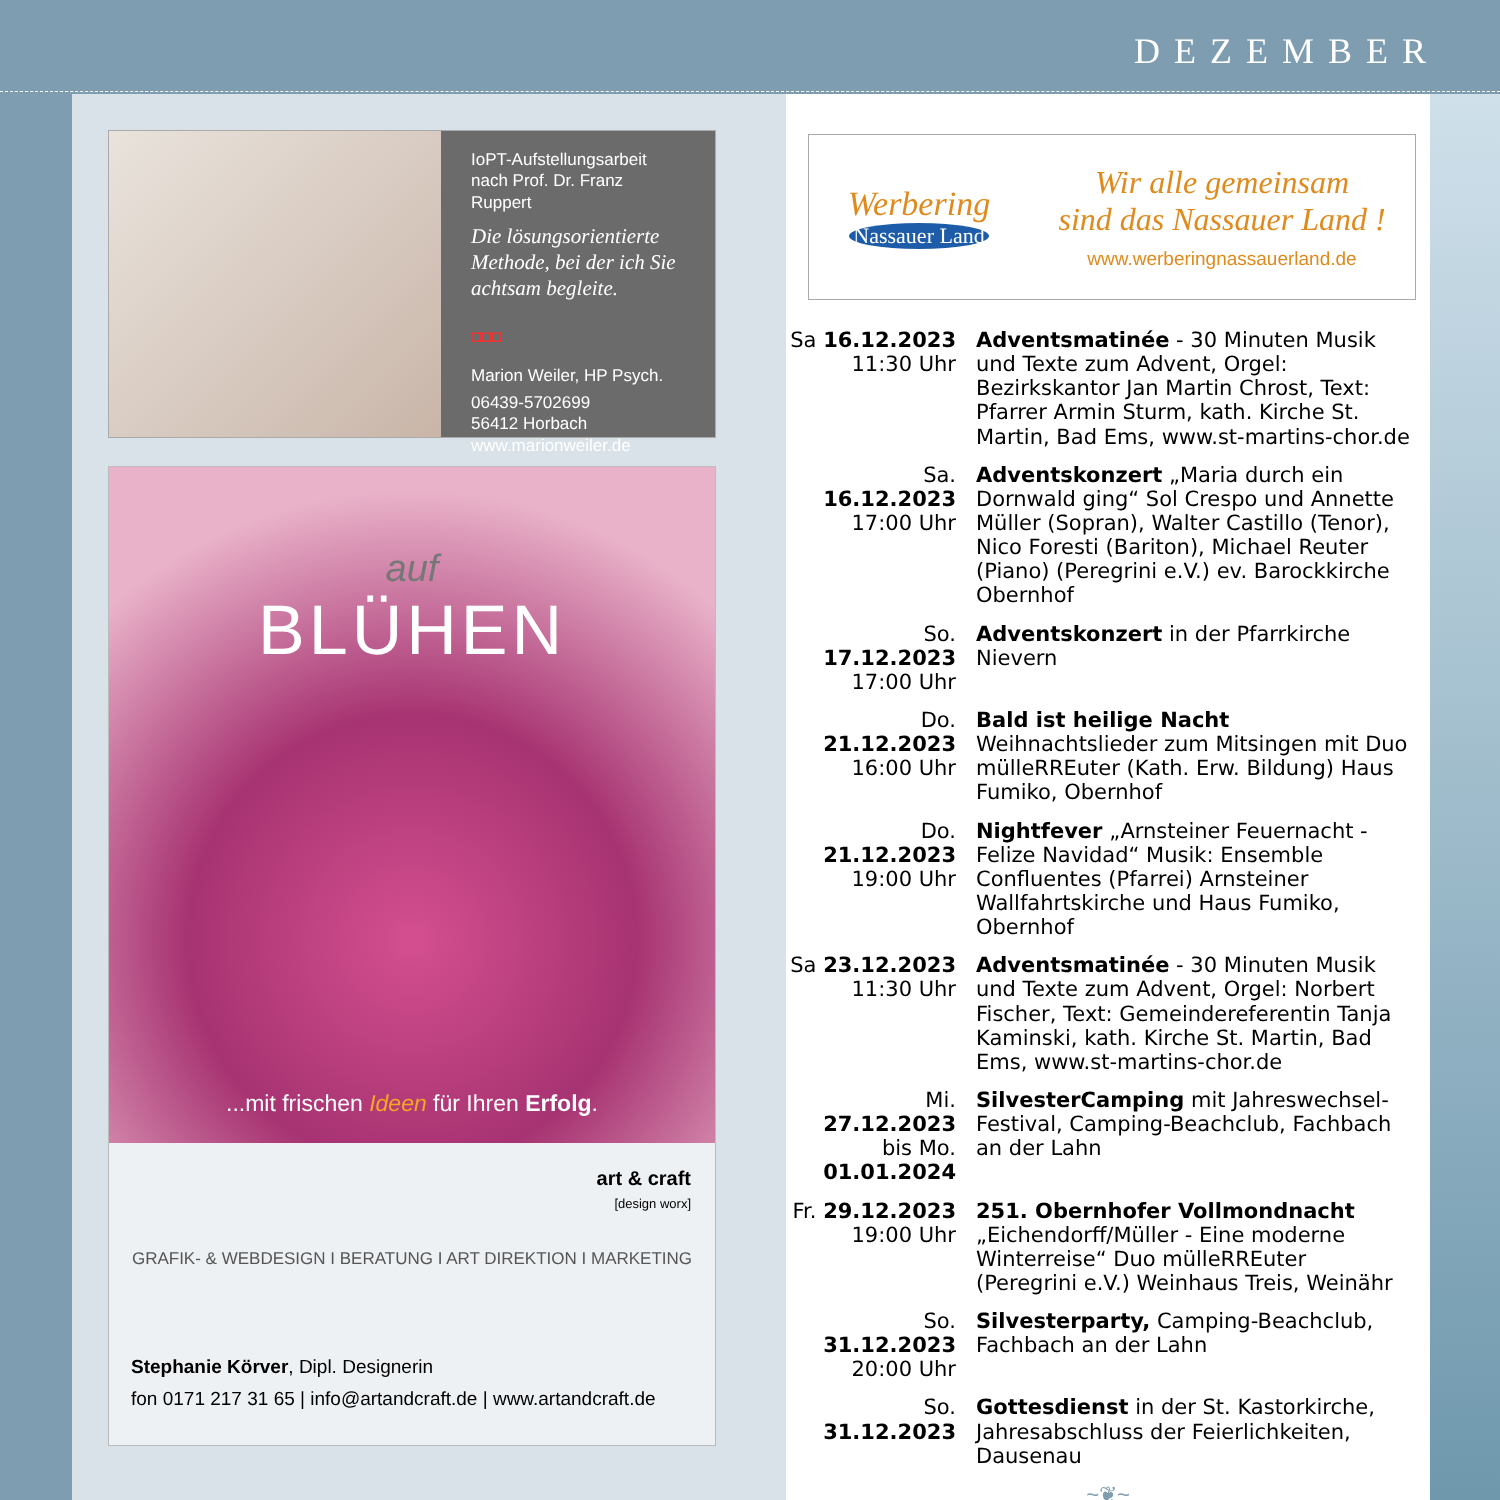DEZEMBER
IoPT-Aufstellungsarbeit
nach Prof. Dr. Franz Ruppert
Die lösungsorientierte Methode, bei der ich Sie achtsam begleite.
◘◘◘
Marion Weiler, HP Psych.
06439-5702699
56412 Horbach
www.marionweiler.de
auf
BLÜHEN
...mit frischen Ideen für Ihren Erfolg.
art & craft
[design worx]
GRAFIK- & WEBDESIGN I BERATUNG I ART DIREKTION I MARKETING
Stephanie Körver, Dipl. Designerin
fon 0171 217 31 65 | info@artandcraft.de | www.artandcraft.de
Werbering
Nassauer Land
Wir alle gemeinsam
sind das Nassauer Land !
www.werberingnassauerland.de
Sa 16.12.2023
11:30 Uhr
Adventsmatinée - 30 Minuten Musik und Texte zum Advent, Orgel: Bezirkskantor Jan Martin Chrost, Text: Pfarrer Armin Sturm, kath. Kirche St. Martin, Bad Ems, www.st-martins-chor.de
Sa. 16.12.2023
17:00 Uhr
Adventskonzert „Maria durch ein Dornwald ging“ Sol Crespo und Annette Müller (Sopran), Walter Castillo (Tenor), Nico Foresti (Bariton), Michael Reuter (Piano) (Peregrini e.V.) ev. Barockkirche Obernhof
So. 17.12.2023
17:00 Uhr
Adventskonzert in der Pfarrkirche Nievern
Do. 21.12.2023
16:00 Uhr
Bald ist heilige Nacht Weihnachtslieder zum Mitsingen mit Duo mülleRREuter (Kath. Erw. Bildung) Haus Fumiko, Obernhof
Do. 21.12.2023
19:00 Uhr
Nightfever „Arnsteiner Feuernacht - Felize Navidad“ Musik: Ensemble Confluentes (Pfarrei) Arnsteiner Wallfahrtskirche und Haus Fumiko, Obernhof
Sa 23.12.2023
11:30 Uhr
Adventsmatinée - 30 Minuten Musik und Texte zum Advent, Orgel: Norbert Fischer, Text: Gemeindereferentin Tanja Kaminski, kath. Kirche St. Martin, Bad Ems, www.st-martins-chor.de
Mi. 27.12.2023
bis Mo. 01.01.2024
SilvesterCamping mit Jahreswechsel-Festival, Camping-Beachclub, Fachbach an der Lahn
Fr. 29.12.2023
19:00 Uhr
251. Obernhofer Vollmondnacht „Eichendorff/Müller - Eine moderne Winterreise“ Duo mülleRREuter (Peregrini e.V.) Weinhaus Treis, Weinähr
So. 31.12.2023
20:00 Uhr
Silvesterparty, Camping-Beachclub, Fachbach an der Lahn
So. 31.12.2023
Gottesdienst in der St. Kastorkirche, Jahresabschluss der Feierlichkeiten, Dausenau
~❦~